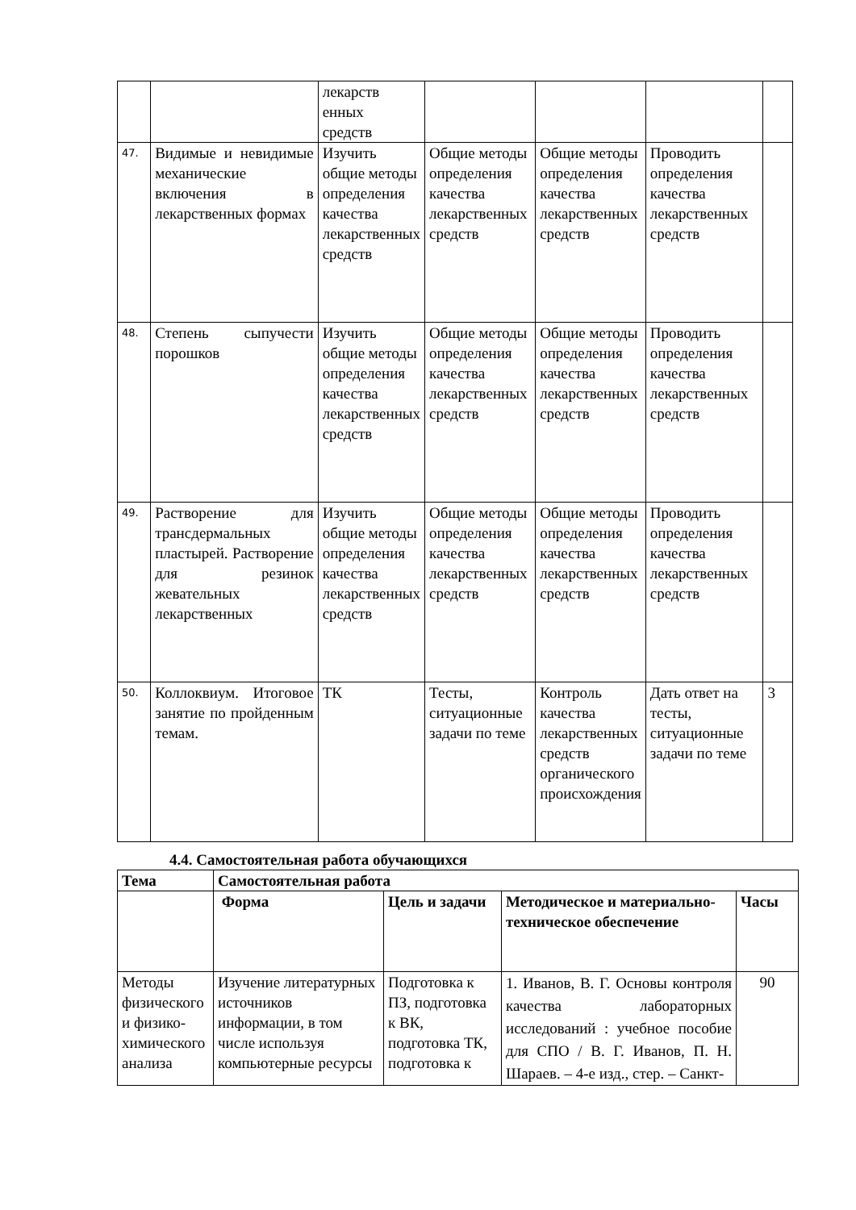| | | лекарств енных средств | | | | |
| 47. | Видимые и невидимые механические включения в лекарственных формах | Изучить общие методы определения качества лекарственных средств | Общие методы определения качества лекарственных средств | Общие методы определения качества лекарственных средств | Проводить определения качества лекарственных средств | |
| 48. | Степень сыпучести порошков | Изучить общие методы определения качества лекарственных средств | Общие методы определения качества лекарственных средств | Общие методы определения качества лекарственных средств | Проводить определения качества лекарственных средств | |
| 49. | Растворение для трансдермальных пластырей. Растворение для резинок жевательных лекарственных | Изучить общие методы определения качества лекарственных средств | Общие методы определения качества лекарственных средств | Общие методы определения качества лекарственных средств | Проводить определения качества лекарственных средств | |
| 50. | Коллоквиум. Итоговое занятие по пройденным темам. | ТК | Тесты, ситуационные задачи по теме | Контроль качества лекарственных средств органического происхождения | Дать ответ на тесты, ситуационные задачи по теме | 3 |
4.4. Самостоятельная работа обучающихся
| Тема | Самостоятельная работа | | | |
| --- | --- | --- | --- | --- |
| | Форма | Цель и задачи | Методическое и материально-техническое обеспечение | Часы |
| Методы физического и физико-химического анализа | Изучение литературных источников информации, в том числе используя компьютерные ресурсы | Подготовка к ПЗ, подготовка к ВК, подготовка ТК, подготовка к | 1. Иванов, В. Г. Основы контроля качества лабораторных исследований : учебное пособие для СПО / В. Г. Иванов, П. Н. Шараев. – 4-е изд., стер. – Санкт- | 90 |